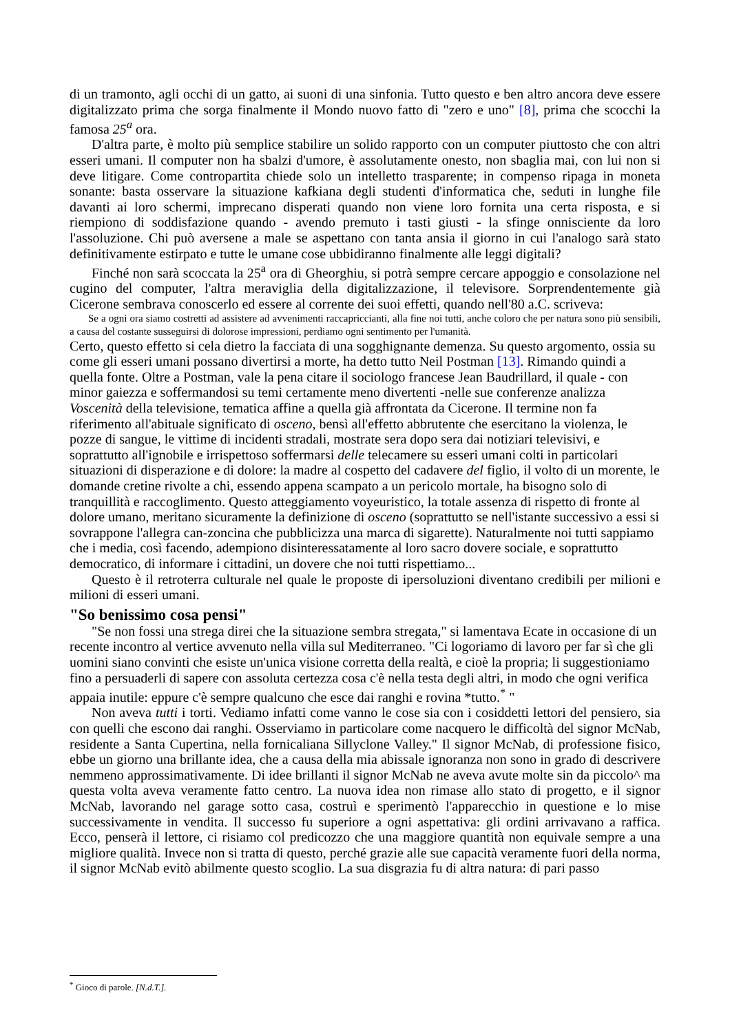di un tramonto, agli occhi di un gatto, ai suoni di una sinfonia. Tutto questo e ben altro ancora deve essere digitalizzato prima che sorga finalmente il Mondo nuovo fatto di "zero e uno" [8], prima che scocchi la famosa 25<sup>a</sup> ora.
D'altra parte, è molto più semplice stabilire un solido rapporto con un computer piuttosto che con altri esseri umani. Il computer non ha sbalzi d'umore, è assolutamente onesto, non sbaglia mai, con lui non si deve litigare. Come contropartita chiede solo un intelletto trasparente; in compenso ripaga in moneta sonante: basta osservare la situazione kafkiana degli studenti d'informatica che, seduti in lunghe file davanti ai loro schermi, imprecano disperati quando non viene loro fornita una certa risposta, e si riempiono di soddisfazione quando - avendo premuto i tasti giusti - la sfinge onnisciente da loro l'assoluzione. Chi può aversene a male se aspettano con tanta ansia il giorno in cui l'analogo sarà stato definitivamente estirpato e tutte le umane cose ubbidiranno finalmente alle leggi digitali?
Finché non sarà scoccata la 25<sup>a</sup> ora di Gheorghiu, si potrà sempre cercare appoggio e consolazione nel cugino del computer, l'altra meraviglia della digitalizzazione, il televisore. Sorprendentemente già Cicerone sembrava conoscerlo ed essere al corrente dei suoi effetti, quando nell'80 a.C. scriveva:
Se a ogni ora siamo costretti ad assistere ad avvenimenti raccapriccianti, alla fine noi tutti, anche coloro che per natura sono più sensibili, a causa del costante susseguirsi di dolorose impressioni, perdiamo ogni sentimento per l'umanità.
Certo, questo effetto si cela dietro la facciata di una sogghignante demenza. Su questo argomento, ossia su come gli esseri umani possano divertirsi a morte, ha detto tutto Neil Postman [13]. Rimando quindi a quella fonte. Oltre a Postman, vale la pena citare il sociologo francese Jean Baudrillard, il quale - con minor gaiezza e soffermandosi su temi certamente meno divertenti -nelle sue conferenze analizza Voscenità della televisione, tematica affine a quella già affrontata da Cicerone. Il termine non fa riferimento all'abituale significato di osceno, bensì all'effetto abbrutente che esercitano la violenza, le pozze di sangue, le vittime di incidenti stradali, mostrate sera dopo sera dai notiziari televisivi, e soprattutto all'ignobile e irrispettoso soffermarsi delle telecamere su esseri umani colti in particolari situazioni di disperazione e di dolore: la madre al cospetto del cadavere del figlio, il volto di un morente, le domande cretine rivolte a chi, essendo appena scampato a un pericolo mortale, ha bisogno solo di tranquillità e raccoglimento. Questo atteggiamento voyeuristico, la totale assenza di rispetto di fronte al dolore umano, meritano sicuramente la definizione di osceno (soprattutto se nell'istante successivo a essi si sovrappone l'allegra can-zoncina che pubblicizza una marca di sigarette). Naturalmente noi tutti sappiamo che i media, così facendo, adempiono disinteressatamente al loro sacro dovere sociale, e soprattutto democratico, di informare i cittadini, un dovere che noi tutti rispettiamo...
Questo è il retroterra culturale nel quale le proposte di ipersoluzioni diventano credibili per milioni e milioni di esseri umani.
"So benissimo cosa pensi"
"Se non fossi una strega direi che la situazione sembra stregata," si lamentava Ecate in occasione di un recente incontro al vertice avvenuto nella villa sul Mediterraneo. "Ci logoriamo di lavoro per far sì che gli uomini siano convinti che esiste un'unica visione corretta della realtà, e cioè la propria; li suggestioniamo fino a persuaderli di sapere con assoluta certezza cosa c'è nella testa degli altri, in modo che ogni verifica appaia inutile: eppure c'è sempre qualcuno che esce dai ranghi e rovina *tutto.<sup>*</sup> "
Non aveva tutti i torti. Vediamo infatti come vanno le cose sia con i cosiddetti lettori del pensiero, sia con quelli che escono dai ranghi. Osserviamo in particolare come nacquero le difficoltà del signor McNab, residente a Santa Cupertina, nella fornicaliana Sillyclone Valley." Il signor McNab, di professione fisico, ebbe un giorno una brillante idea, che a causa della mia abissale ignoranza non sono in grado di descrivere nemmeno approssimativamente. Di idee brillanti il signor McNab ne aveva avute molte sin da piccolo^ ma questa volta aveva veramente fatto centro. La nuova idea non rimase allo stato di progetto, e il signor McNab, lavorando nel garage sotto casa, costruì e sperimentò l'apparecchio in questione e lo mise successivamente in vendita. Il successo fu superiore a ogni aspettativa: gli ordini arrivavano a raffica. Ecco, penserà il lettore, ci risiamo col predicozzo che una maggiore quantità non equivale sempre a una migliore qualità. Invece non si tratta di questo, perché grazie alle sue capacità veramente fuori della norma, il signor McNab evitò abilmente questo scoglio. La sua disgrazia fu di altra natura: di pari passo
<sup>*</sup> Gioco di parole. [N.d.T.].